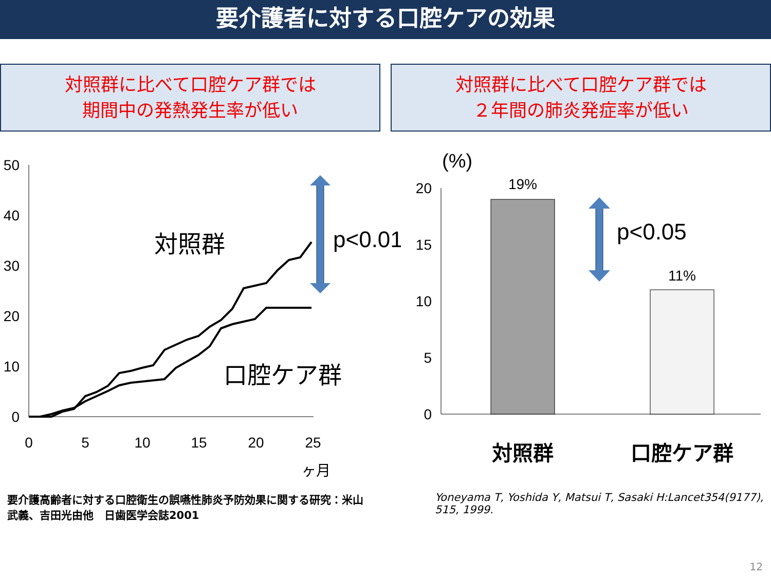要介護者に対する口腔ケアの効果
対照群に比べて口腔ケア群では
期間中の発熱発生率が低い
対照群に比べて口腔ケア群では
２年間の肺炎発症率が低い
50
40
30
20
10
0
0
5
10
15
20
25
ヶ月
対照群
口腔ケア群
p<0.01
(%)
20
15
10
5
0
19%
11%
p<0.05
対照群
口腔ケア群
要介護高齢者に対する口腔衛生の誤嚥性肺炎予防効果に関する研究：米山武義、吉田光由他　日歯医学会誌2001
Yoneyama T, Yoshida Y, Matsui T, Sasaki H:Lancet354(9177), 515, 1999.
12